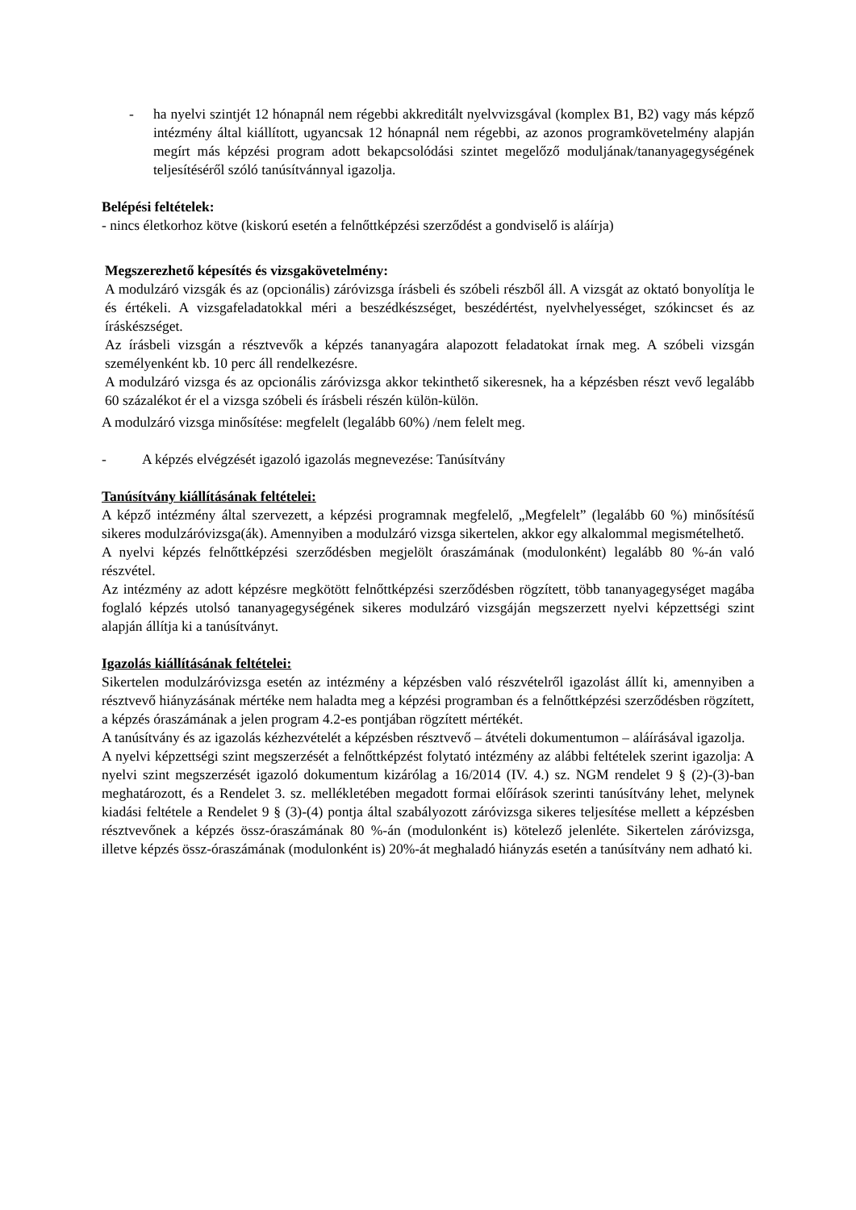- ha nyelvi szintjét 12 hónapnál nem régebbi akkreditált nyelvvizsgával (komplex B1, B2) vagy más képző intézmény által kiállított, ugyancsak 12 hónapnál nem régebbi, az azonos programkövetelmény alapján megírt más képzési program adott bekapcsolódási szintet megelőző moduljának/tananyagegységének teljesítéséről szóló tanúsítvánnyal igazolja.
Belépési feltételek:
- nincs életkorhoz kötve (kiskorú esetén a felnőttképzési szerződést a gondviselő is aláírja)
Megszerezhető képesítés és vizsgakövetelmény:
A modulzáró vizsgák és az (opcionális) záróvizsga írásbeli és szóbeli részből áll. A vizsgát az oktató bonyolítja le és értékeli. A vizsgafeladatokkal méri a beszédkészséget, beszédértést, nyelvhelyességet, szókincset és az íráskészséget.
Az írásbeli vizsgán a résztvevők a képzés tananyagára alapozott feladatokat írnak meg. A szóbeli vizsgán személyenként kb. 10 perc áll rendelkezésre.
A modulzáró vizsga és az opcionális záróvizsga akkor tekinthető sikeresnek, ha a képzésben részt vevő legalább 60 százalékot ér el a vizsga szóbeli és írásbeli részén külön-külön.
A modulzáró vizsga minősítése: megfelelt (legalább 60%) /nem felelt meg.
- A képzés elvégzését igazoló igazolás megnevezése: Tanúsítvány
Tanúsítvány kiállításának feltételei:
A képző intézmény által szervezett, a képzési programnak megfelelő, „Megfelelt” (legalább 60 %) minősítésű sikeres modulzáróvizsga(ák). Amennyiben a modulzáró vizsga sikertelen, akkor egy alkalommal megismételhető.
A nyelvi képzés felnőttképzési szerződésben megjelölt óraszámának (modulonként) legalább 80 %-án való részvétel.
Az intézmény az adott képzésre megkötött felnőttképzési szerződésben rögzített, több tananyagegységet magába foglaló képzés utolsó tananyagegységének sikeres modulzáró vizsgáján megszerzett nyelvi képzettségi szint alapján állítja ki a tanúsítványt.
Igazolás kiállításának feltételei:
Sikertelen modulzáróvizsga esetén az intézmény a képzésben való részvételről igazolást állít ki, amennyiben a résztvevő hiányzásának mértéke nem haladta meg a képzési programban és a felnőttképzési szerződésben rögzített, a képzés óraszámának a jelen program 4.2-es pontjában rögzített mértékét.
A tanúsítvány és az igazolás kézhezvételét a képzésben résztvevő – átvételi dokumentumon – aláírásával igazolja.
A nyelvi képzettségi szint megszerzését a felnőttképzést folytató intézmény az alábbi feltételek szerint igazolja: A nyelvi szint megszerzését igazoló dokumentum kizárólag a 16/2014 (IV. 4.) sz. NGM rendelet 9 § (2)-(3)-ban meghatározott, és a Rendelet 3. sz. mellékletében megadott formai előírások szerinti tanúsítvány lehet, melynek kiadási feltétele a Rendelet 9 § (3)-(4) pontja által szabályozott záróvizsga sikeres teljesítése mellett a képzésben résztvevőnek a képzés össz-óraszámának 80 %-án (modulonként is) kötelező jelenléte. Sikertelen záróvizsga, illetve képzés össz-óraszámának (modulonként is) 20%-át meghaladó hiányzás esetén a tanúsítvány nem adható ki.